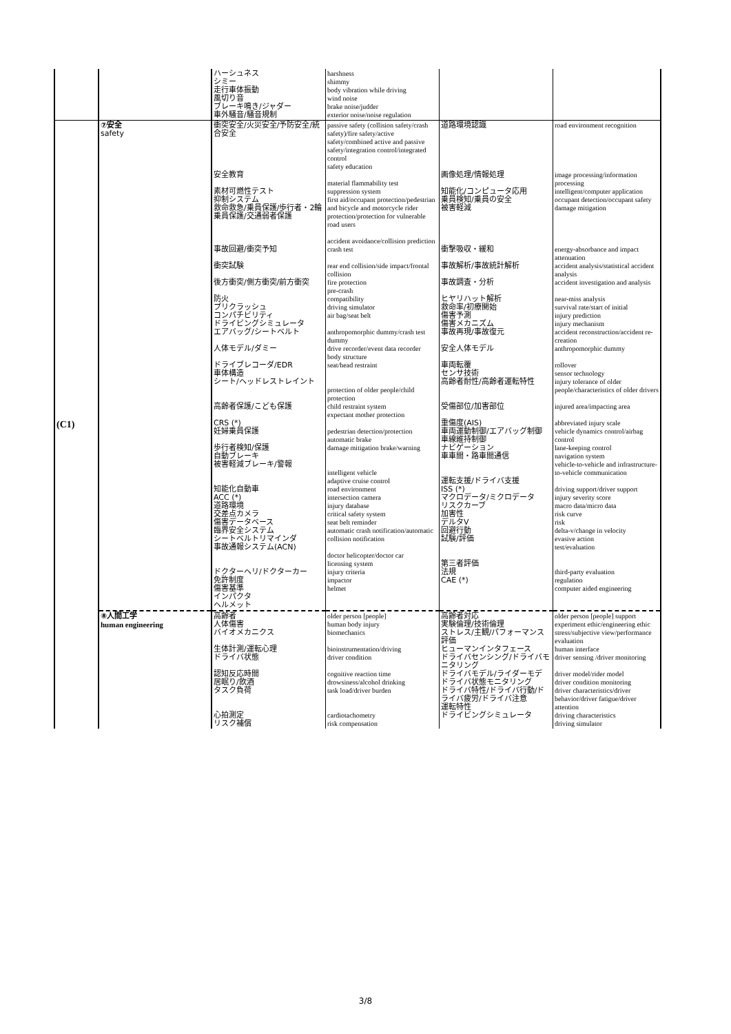| | | ハーシュネス シミー 走行車体振動 風切り音 ブレーキ鳴き/ジャダー 車外騒音/騒音規制 | harshness shimmy body vibration while driving wind noise brake noise/judder exterior noise/noise regulation | | |
| (C1) | ⑦安全 safety | 衝突安全/火災安全/予防安全/統合安全 安全教育 素材可燃性テスト 抑制システム 救命救急/乗員保護/歩行者・2輪乗員保護/交通弱者保護 事故回避/衝突予知 衝突試験 後方衝突/側方衝突/前方衝突 防火 プリクラッシュ コンパチビリティ ドライビングシミュレータ エアバッグ/シートベルト 人体モデル/ダミー ドライブレコーダ/EDR 車体構造 シート/ヘッドレストレイント 高齢者保護/こども保護 CRS (*) 妊婦乗員保護 歩行者検知/保護 自動ブレーキ 被害軽減ブレーキ/警報 知能化自動車 ACC (*) 道路環境 交差点カメラ 傷害データベース 臨界安全システム シートベルトリマインダ 事故通報システム(ACN) ドクターヘリ/ドクターカー 免許制度 傷害基準 インパクタ ヘルメット | passive safety (collision safety/crash safety)/fire safety/active safety/combined active and passive safety/integration control/integrated control safety education material flammability test suppression system first aid/occupant protection/pedestrian and bicycle and motorcycle rider protection/protection for vulnerable road users accident avoidance/collision prediction crash test rear end collision/side impact/frontal collision fire protection pre-crash compatibility driving simulator air bag/seat belt anthropomorphic dummy/crash test dummy drive recorder/event data recorder body structure seat/head restraint protection of older people/child protection child restraint system expectant mother protection pedestrian detection/protection automatic brake damage mitigation brake/warning intelligent vehicle adaptive cruise control road environment intersection camera injury database critical safety system seat belt reminder automatic crash notification/automatic collision notification doctor helicopter/doctor car licensing system injury criteria impactor helmet | 道路環境認識 画像処理/情報処理 知能化/コンピュータ応用 乗員検知/乗員の安全 被害軽減 衝撃吸収・緩和 事故解析/事故統計解析 事故調査・分析 ヒヤリハット解析 救命率/初療開始 傷害予測 傷害メカニズム 事故再現/事故復元 安全人体モデル 車両転覆 センサ技術 高齢者耐性/高齢者運転特性 受傷部位/加害部位 重傷度(AIS) 車両運動制御/エアバッグ制御 車線維持制御 ナビゲーション 車車間・路車間通信 運転支援/ドライバ支援 ISS (*) マクロデータ/ミクロデータ リスクカーブ 加害性 デルタV 回避行動 試験/評価 第三者評価 法規 CAE (*) | road environment recognition image processing/information processing intelligent/computer application occupant detection/occupant safety damage mitigation energy-absorbance and impact attenuation accident analysis/statistical accident analysis accident investigation and analysis near-miss analysis survival rate/start of initial injury prediction injury mechanism accident reconstruction/accident re-creation anthropomorphic dummy rollover sensor technology injury tolerance of older people/characteristics of older drivers injured area/impacting area abbreviated injury scale vehicle dynamics control/airbag control lane-keeping control navigation system vehicle-to-vehicle and infrastructure-to-vehicle communication driving support/driver support injury severity score macro data/micro data risk curve risk delta-v/change in velocity evasive action test/evaluation third-party evaluation regulation computer aided engineering |
| | ⑧人間工学 human engineering | 高齢者 人体傷害 バイオメカニクス 生体計測/運転心理 ドライバ状態 認知反応時間 居眠り/飲酒 タスク負荷 心拍測定 リスク補償 | older person [people] human body injury biomechanics bioinstrumentation/driving driver condition cognitive reaction time drowsiness/alcohol drinking task load/driver burden cardiotachometry risk compensation | 高齢者対応 実験倫理/技術倫理 ストレス/主観/パフォーマンス評価 ヒューマンインタフェース ドライバセンシング/ドライバモニタリング ドライバモデル/ライダーモデ ドライバ状態モニタリング ドライバ特性/ドライバ行動/ドライバ疲労/ドライバ注意 運転特性 ドライビングシミュレータ | older person [people] support experiment ethic/engineering ethic stress/subjective view/performance evaluation human interface driver sensing /driver monitoring driver model/rider model driver condition monitoring driver characteristics/driver behavior/driver fatigue/driver attention driving characteristics driving simulator |
3/8